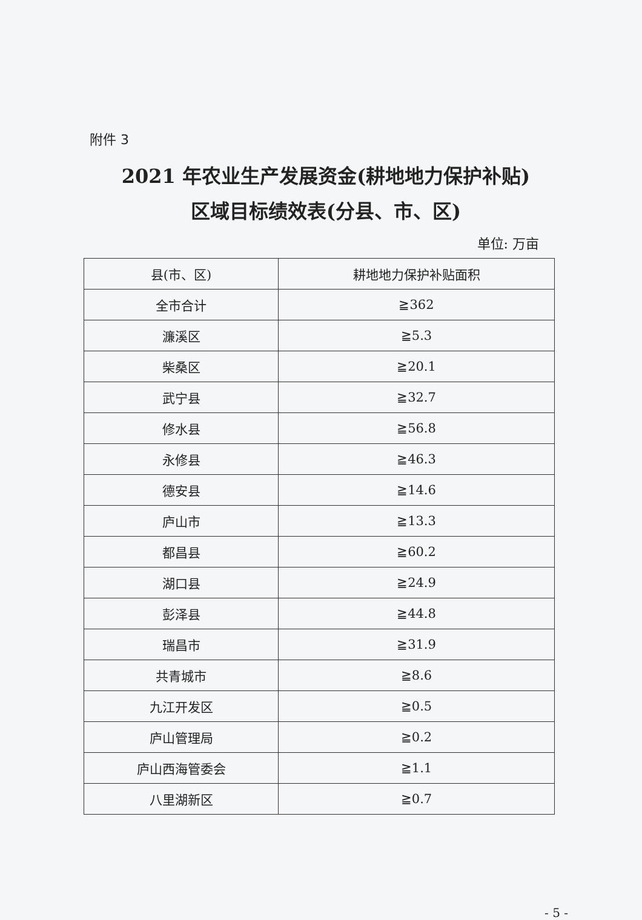附件 3
2021 年农业生产发展资金(耕地地力保护补贴)
区域目标绩效表(分县、市、区)
单位: 万亩
| 县(市、区) | 耕地地力保护补贴面积 |
| --- | --- |
| 全市合计 | ≧362 |
| 濂溪区 | ≧5.3 |
| 柴桑区 | ≧20.1 |
| 武宁县 | ≧32.7 |
| 修水县 | ≧56.8 |
| 永修县 | ≧46.3 |
| 德安县 | ≧14.6 |
| 庐山市 | ≧13.3 |
| 都昌县 | ≧60.2 |
| 湖口县 | ≧24.9 |
| 彭泽县 | ≧44.8 |
| 瑞昌市 | ≧31.9 |
| 共青城市 | ≧8.6 |
| 九江开发区 | ≧0.5 |
| 庐山管理局 | ≧0.2 |
| 庐山西海管委会 | ≧1.1 |
| 八里湖新区 | ≧0.7 |
- 5 -